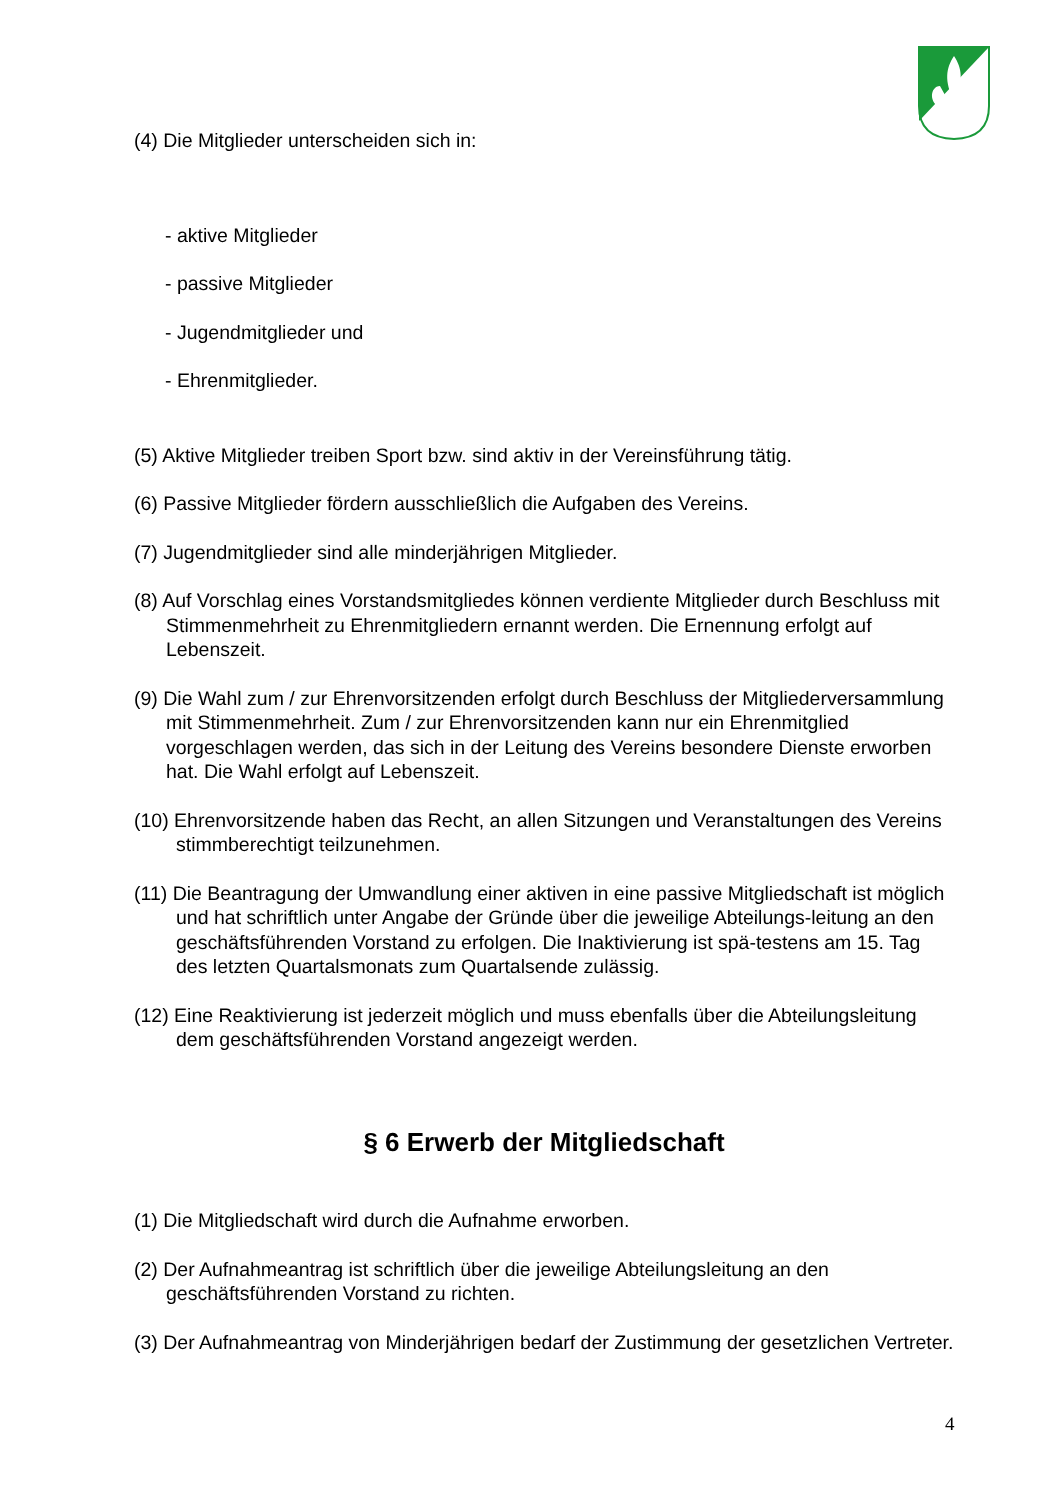(4) Die Mitglieder unterscheiden sich in:
- aktive Mitglieder
- passive Mitglieder
- Jugendmitglieder und
- Ehrenmitglieder.
(5) Aktive Mitglieder treiben Sport bzw. sind aktiv in der Vereinsführung tätig.
(6) Passive Mitglieder fördern ausschließlich die Aufgaben des Vereins.
(7) Jugendmitglieder sind alle minderjährigen Mitglieder.
(8) Auf Vorschlag eines Vorstandsmitgliedes können verdiente Mitglieder durch Beschluss mit Stimmenmehrheit zu Ehrenmitgliedern ernannt werden. Die Ernennung erfolgt auf Lebenszeit.
(9) Die Wahl zum / zur Ehrenvorsitzenden erfolgt durch Beschluss der Mitgliederversammlung mit Stimmenmehrheit. Zum / zur Ehrenvorsitzenden kann nur ein Ehrenmitglied vorgeschlagen werden, das sich in der Leitung des Vereins besondere Dienste erworben hat. Die Wahl erfolgt auf Lebenszeit.
(10) Ehrenvorsitzende haben das Recht, an allen Sitzungen und Veranstaltungen des Vereins stimmberechtigt teilzunehmen.
(11) Die Beantragung der Umwandlung einer aktiven in eine passive Mitgliedschaft ist möglich und hat schriftlich unter Angabe der Gründe über die jeweilige Abteilungs-leitung an den geschäftsführenden Vorstand zu erfolgen. Die Inaktivierung ist spä-testens am 15. Tag des letzten Quartalsmonats zum Quartalsende zulässig.
(12) Eine Reaktivierung ist jederzeit möglich und muss ebenfalls über die Abteilungsleitung dem geschäftsführenden Vorstand angezeigt werden.
§ 6 Erwerb der Mitgliedschaft
(1) Die Mitgliedschaft wird durch die Aufnahme erworben.
(2) Der Aufnahmeantrag ist schriftlich über die jeweilige Abteilungsleitung an den geschäftsführenden Vorstand zu richten.
(3) Der Aufnahmeantrag von Minderjährigen bedarf der Zustimmung der gesetzlichen Vertreter.
4